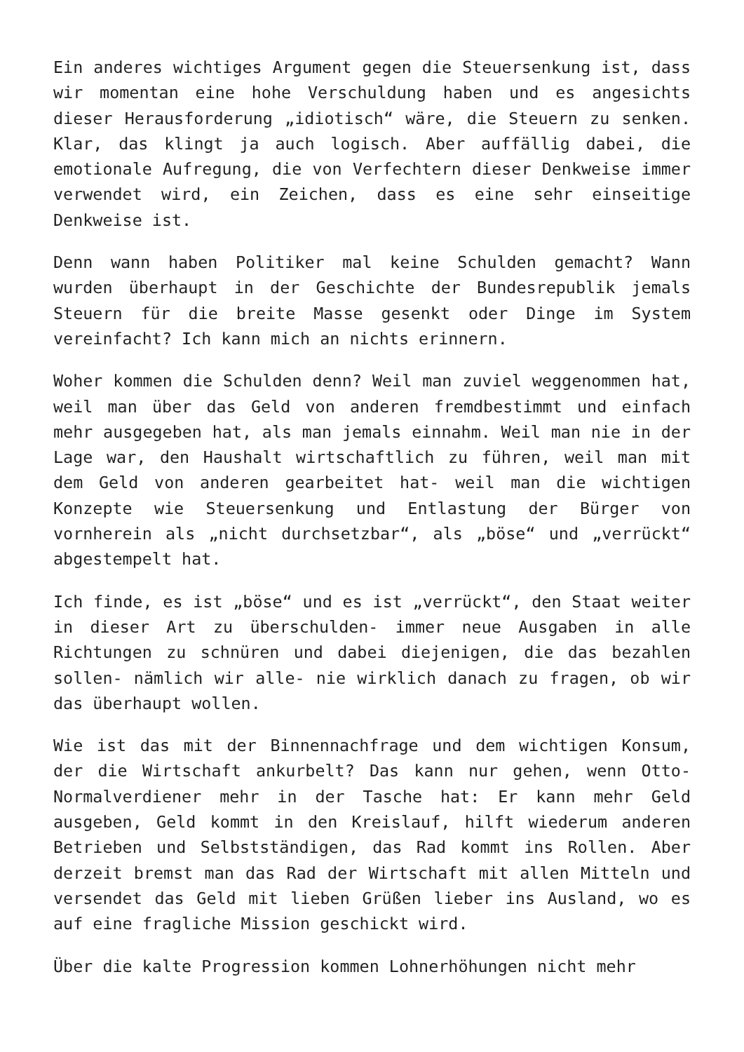Ein anderes wichtiges Argument gegen die Steuersenkung ist, dass wir momentan eine hohe Verschuldung haben und es angesichts dieser Herausforderung „idiotisch“ wäre, die Steuern zu senken. Klar, das klingt ja auch logisch. Aber auffällig dabei, die emotionale Aufregung, die von Verfechtern dieser Denkweise immer verwendet wird, ein Zeichen, dass es eine sehr einseitige Denkweise ist.
Denn wann haben Politiker mal keine Schulden gemacht? Wann wurden überhaupt in der Geschichte der Bundesrepublik jemals Steuern für die breite Masse gesenkt oder Dinge im System vereinfacht? Ich kann mich an nichts erinnern.
Woher kommen die Schulden denn? Weil man zuviel weggenommen hat, weil man über das Geld von anderen fremdbestimmt und einfach mehr ausgegeben hat, als man jemals einnahm. Weil man nie in der Lage war, den Haushalt wirtschaftlich zu führen, weil man mit dem Geld von anderen gearbeitet hat- weil man die wichtigen Konzepte wie Steuersenkung und Entlastung der Bürger von vornherein als „nicht durchsetzbar“, als „böse“ und „verrückt“ abgestempelt hat.
Ich finde, es ist „böse“ und es ist „verrückt“, den Staat weiter in dieser Art zu überschulden- immer neue Ausgaben in alle Richtungen zu schnüren und dabei diejenigen, die das bezahlen sollen- nämlich wir alle- nie wirklich danach zu fragen, ob wir das überhaupt wollen.
Wie ist das mit der Binnennachfrage und dem wichtigen Konsum, der die Wirtschaft ankurbelt? Das kann nur gehen, wenn Otto-Normalverdiener mehr in der Tasche hat: Er kann mehr Geld ausgeben, Geld kommt in den Kreislauf, hilft wiederum anderen Betrieben und Selbstständigen, das Rad kommt ins Rollen. Aber derzeit bremst man das Rad der Wirtschaft mit allen Mitteln und versendet das Geld mit lieben Grüßen lieber ins Ausland, wo es auf eine fragliche Mission geschickt wird.
Über die kalte Progression kommen Lohnerhöhungen nicht mehr